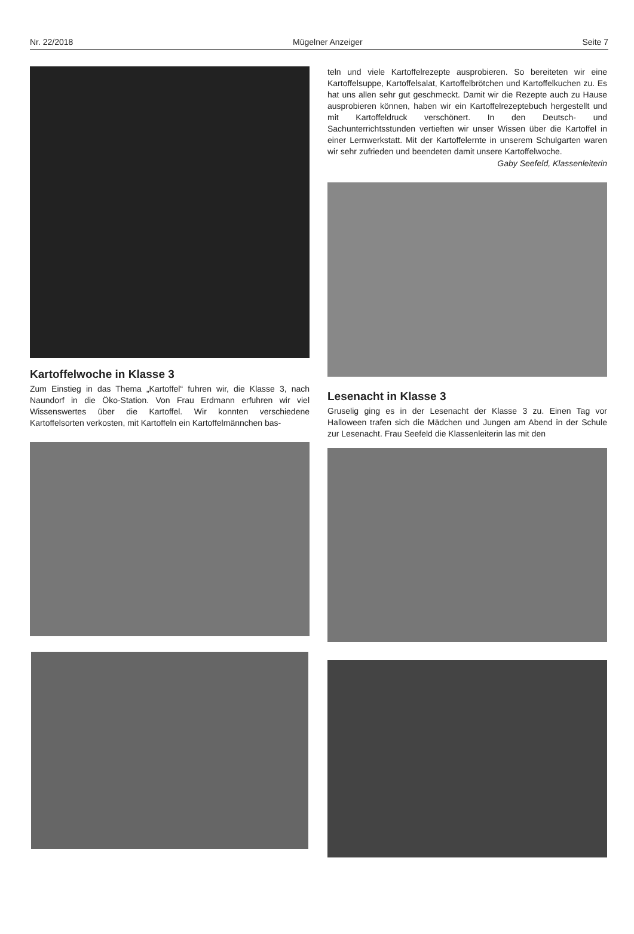Nr. 22/2018 Mügelner Anzeiger Seite 7
Kartoffelwoche in Klasse 3
Zum Einstieg in das Thema „Kartoffel“ fuhren wir, die Klasse 3, nach Naundorf in die Öko-Station. Von Frau Erdmann erfuhren wir viel Wissenswertes über die Kartoffel. Wir konnten verschiedene Kartoffelsorten verkosten, mit Kartoffeln ein Kartoffelmännchen bas-
teln und viele Kartoffelrezepte ausprobieren. So bereiteten wir eine Kartoffelsuppe, Kartoffelsalat, Kartoffelbrötchen und Kartoffelkuchen zu. Es hat uns allen sehr gut geschmeckt. Damit wir die Rezepte auch zu Hause ausprobieren können, haben wir ein Kartoffelrezeptebuch hergestellt und mit Kartoffeldruck verschönert. In den Deutsch- und Sachunterrichtsstunden vertieften wir unser Wissen über die Kartoffel in einer Lernwerkstatt. Mit der Kartoffelernte in unserem Schulgarten waren wir sehr zufrieden und beendeten damit unsere Kartoffelwoche.
Gaby Seefeld, Klassenleiterin
Lesenacht in Klasse 3
Gruselig ging es in der Lesenacht der Klasse 3 zu. Einen Tag vor Halloween trafen sich die Mädchen und Jungen am Abend in der Schule zur Lesenacht. Frau Seefeld die Klassenleiterin las mit den